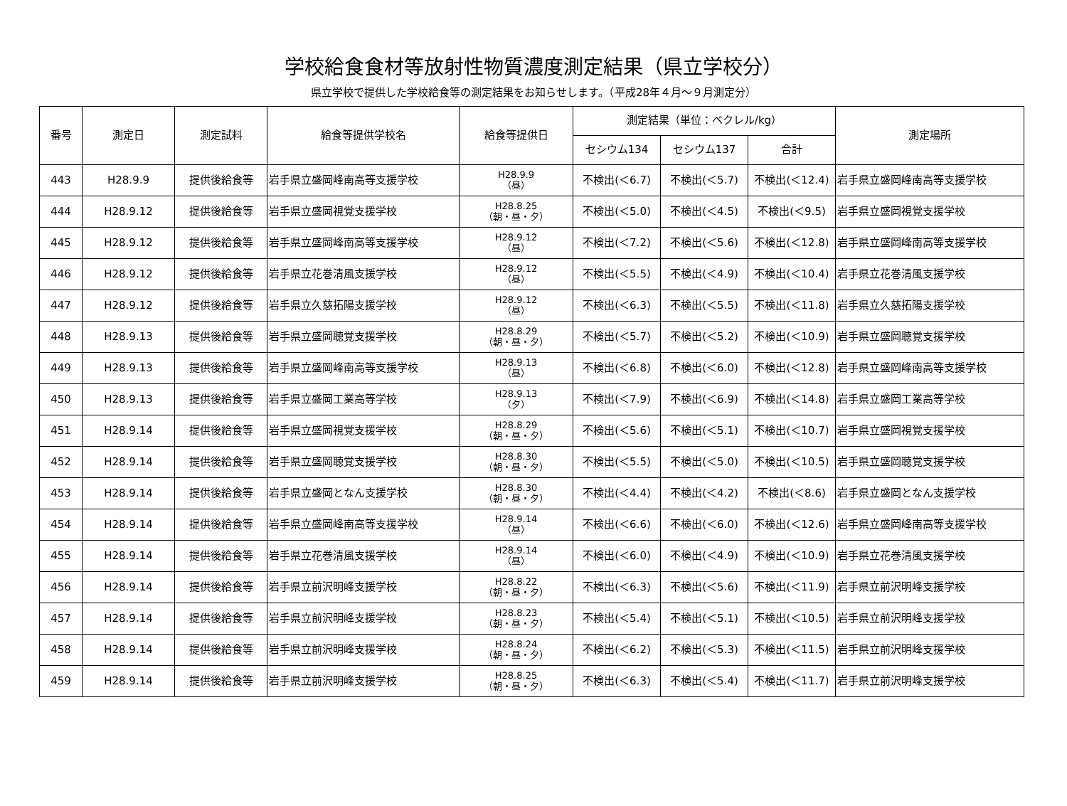学校給食食材等放射性物質濃度測定結果（県立学校分）
県立学校で提供した学校給食等の測定結果をお知らせします。（平成28年４月～９月測定分）
| 番号 | 測定日 | 測定試料 | 給食等提供学校名 | 給食等提供日 | 測定結果（単位：ベクレル/kg） | | | 測定場所 |
| --- | --- | --- | --- | --- | --- | --- | --- | --- |
| | | | | | セシウム134 | セシウム137 | 合計 | |
| 443 | H28.9.9 | 提供後給食等 | 岩手県立盛岡峰南高等支援学校 | H28.9.9 （昼） | 不検出(＜6.7) | 不検出(＜5.7) | 不検出(＜12.4) | 岩手県立盛岡峰南高等支援学校 |
| 444 | H28.9.12 | 提供後給食等 | 岩手県立盛岡視覚支援学校 | H28.8.25 （朝・昼・夕） | 不検出(＜5.0) | 不検出(＜4.5) | 不検出(＜9.5) | 岩手県立盛岡視覚支援学校 |
| 445 | H28.9.12 | 提供後給食等 | 岩手県立盛岡峰南高等支援学校 | H28.9.12 （昼） | 不検出(＜7.2) | 不検出(＜5.6) | 不検出(＜12.8) | 岩手県立盛岡峰南高等支援学校 |
| 446 | H28.9.12 | 提供後給食等 | 岩手県立花巻清風支援学校 | H28.9.12 （昼） | 不検出(＜5.5) | 不検出(＜4.9) | 不検出(＜10.4) | 岩手県立花巻清風支援学校 |
| 447 | H28.9.12 | 提供後給食等 | 岩手県立久慈拓陽支援学校 | H28.9.12 （昼） | 不検出(＜6.3) | 不検出(＜5.5) | 不検出(＜11.8) | 岩手県立久慈拓陽支援学校 |
| 448 | H28.9.13 | 提供後給食等 | 岩手県立盛岡聴覚支援学校 | H28.8.29 （朝・昼・夕） | 不検出(＜5.7) | 不検出(＜5.2) | 不検出(＜10.9) | 岩手県立盛岡聴覚支援学校 |
| 449 | H28.9.13 | 提供後給食等 | 岩手県立盛岡峰南高等支援学校 | H28.9.13 （昼） | 不検出(＜6.8) | 不検出(＜6.0) | 不検出(＜12.8) | 岩手県立盛岡峰南高等支援学校 |
| 450 | H28.9.13 | 提供後給食等 | 岩手県立盛岡工業高等学校 | H28.9.13 （夕） | 不検出(＜7.9) | 不検出(＜6.9) | 不検出(＜14.8) | 岩手県立盛岡工業高等学校 |
| 451 | H28.9.14 | 提供後給食等 | 岩手県立盛岡視覚支援学校 | H28.8.29 （朝・昼・夕） | 不検出(＜5.6) | 不検出(＜5.1) | 不検出(＜10.7) | 岩手県立盛岡視覚支援学校 |
| 452 | H28.9.14 | 提供後給食等 | 岩手県立盛岡聴覚支援学校 | H28.8.30 （朝・昼・夕） | 不検出(＜5.5) | 不検出(＜5.0) | 不検出(＜10.5) | 岩手県立盛岡聴覚支援学校 |
| 453 | H28.9.14 | 提供後給食等 | 岩手県立盛岡となん支援学校 | H28.8.30 （朝・昼・夕） | 不検出(＜4.4) | 不検出(＜4.2) | 不検出(＜8.6) | 岩手県立盛岡となん支援学校 |
| 454 | H28.9.14 | 提供後給食等 | 岩手県立盛岡峰南高等支援学校 | H28.9.14 （昼） | 不検出(＜6.6) | 不検出(＜6.0) | 不検出(＜12.6) | 岩手県立盛岡峰南高等支援学校 |
| 455 | H28.9.14 | 提供後給食等 | 岩手県立花巻清風支援学校 | H28.9.14 （昼） | 不検出(＜6.0) | 不検出(＜4.9) | 不検出(＜10.9) | 岩手県立花巻清風支援学校 |
| 456 | H28.9.14 | 提供後給食等 | 岩手県立前沢明峰支援学校 | H28.8.22 （朝・昼・夕） | 不検出(＜6.3) | 不検出(＜5.6) | 不検出(＜11.9) | 岩手県立前沢明峰支援学校 |
| 457 | H28.9.14 | 提供後給食等 | 岩手県立前沢明峰支援学校 | H28.8.23 （朝・昼・夕） | 不検出(＜5.4) | 不検出(＜5.1) | 不検出(＜10.5) | 岩手県立前沢明峰支援学校 |
| 458 | H28.9.14 | 提供後給食等 | 岩手県立前沢明峰支援学校 | H28.8.24 （朝・昼・夕） | 不検出(＜6.2) | 不検出(＜5.3) | 不検出(＜11.5) | 岩手県立前沢明峰支援学校 |
| 459 | H28.9.14 | 提供後給食等 | 岩手県立前沢明峰支援学校 | H28.8.25 （朝・昼・夕） | 不検出(＜6.3) | 不検出(＜5.4) | 不検出(＜11.7) | 岩手県立前沢明峰支援学校 |